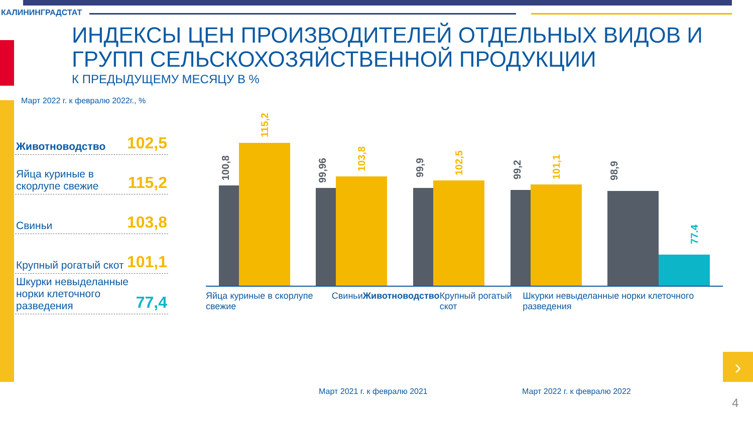КАЛИНИНГРАДСТАТ
ИНДЕКСЫ ЦЕН ПРОИЗВОДИТЕЛЕЙ ОТДЕЛЬНЫХ ВИДОВ И
ГРУПП СЕЛЬСКОХОЗЯЙСТВЕННОЙ ПРОДУКЦИИ
К ПРЕДЫДУЩЕМУ МЕСЯЦУ В %
Март 2022 г. к февралю 2022г., %
Животноводство 102,5
Яйца куриные в скорлупе свежие 115,2
Свиньи 103,8
Крупный рогатый скот 101,1
Шкурки невыделанные норки клеточного разведения 77,4
100,8
115,2
99,96
103,8
99,9
102,5
99,2
101,1
98,9
77.4
Яйца куриные в скорлупе свежие Свиньи Животноводство Крупный рогатый скот Шкурки невыделанные норки клеточного разведения
Март 2021 г. к февралю 2021 Март 2022 г. к февралю 2022
›
4